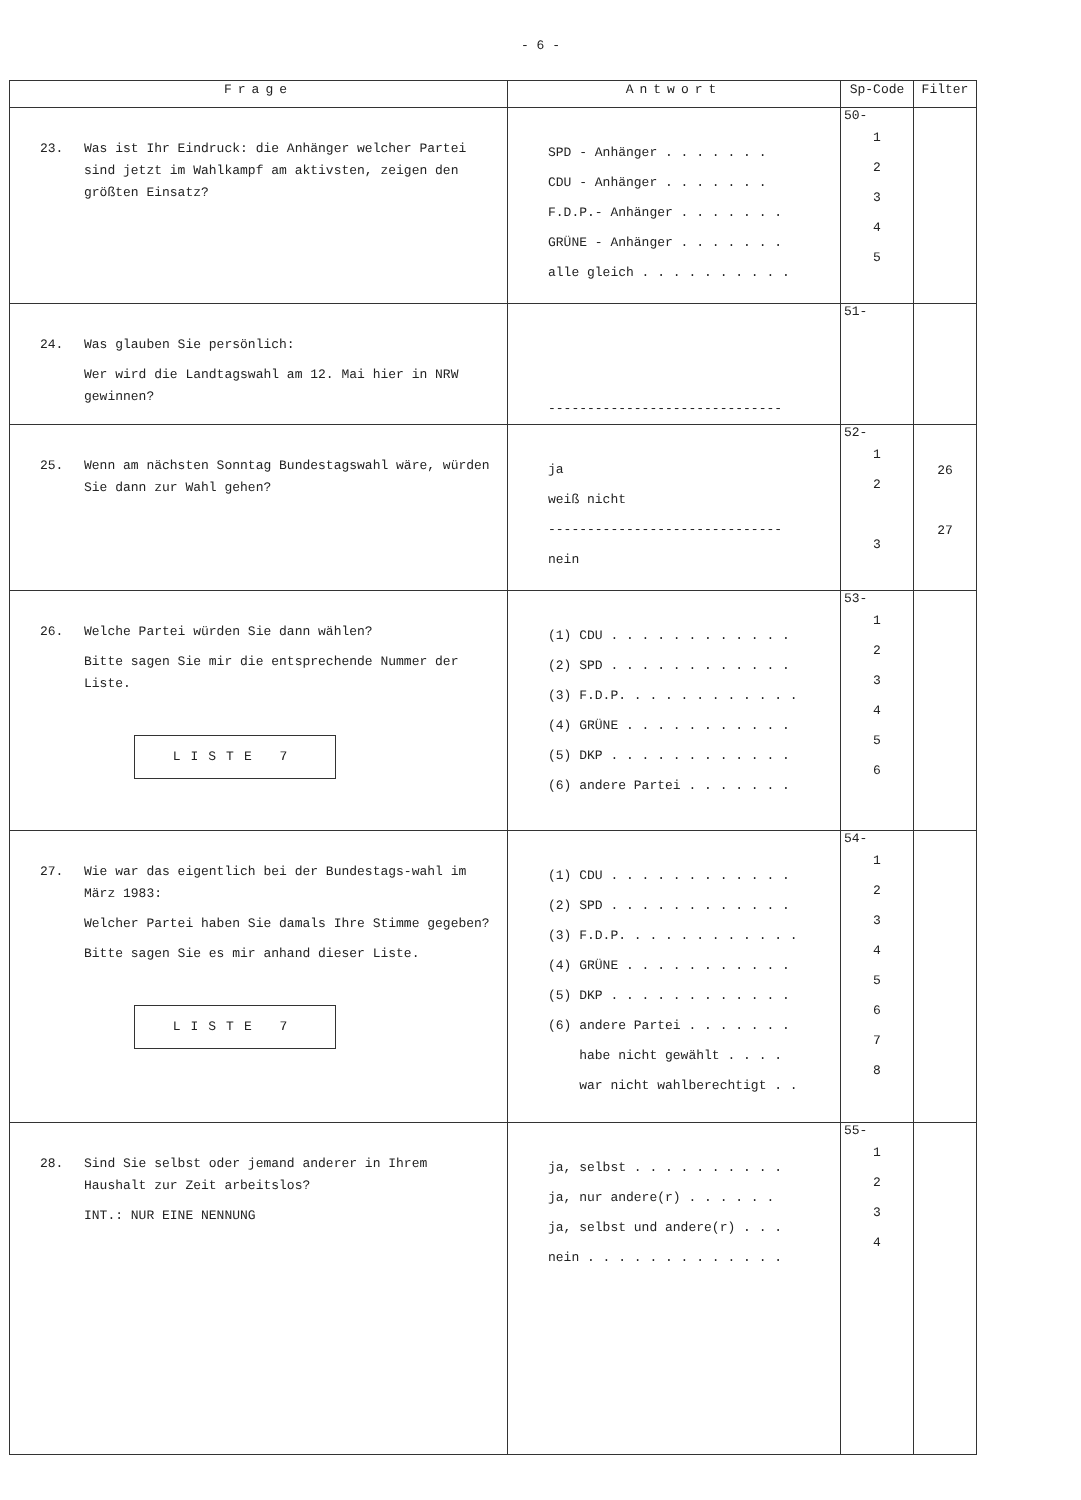- 6 -
| Frage | Antwort | Sp-Code | Filter |
| --- | --- | --- | --- |
| 23. Was ist Ihr Eindruck: die Anhänger welcher Partei sind jetzt im Wahlkampf am aktivsten, zeigen den größten Einsatz? | SPD - Anhänger . . . . . . . CDU - Anhänger . . . . . . . F.D.P.- Anhänger . . . . . . . GRÜNE - Anhänger . . . . . . . alle gleich . . . . . . . . . . | 50- 1 2 3 4 5 | |
| 24. Was glauben Sie persönlich: Wer wird die Landtagswahl am 12. Mai hier in NRW gewinnen? | ------------------------------ | 51- | |
| 25. Wenn am nächsten Sonntag Bundestagswahl wäre, würden Sie dann zur Wahl gehen? | ja weiß nicht ------------------------------ nein | 52- 1 2 3 | 26 27 |
| 26. Welche Partei würden Sie dann wählen? Bitte sagen Sie mir die entsprechende Nummer der Liste. LISTE 7 | (1) CDU . . . . . . . . . . . . (2) SPD . . . . . . . . . . . . (3) F.D.P. . . . . . . . . . . . (4) GRÜNE . . . . . . . . . . . (5) DKP . . . . . . . . . . . . (6) andere Partei . . . . . . . | 53- 1 2 3 4 5 6 | |
| 27. Wie war das eigentlich bei der Bundestags-wahl im März 1983: Welcher Partei haben Sie damals Ihre Stimme gegeben? Bitte sagen Sie es mir anhand dieser Liste. LISTE 7 | (1) CDU . . . . . . . . . . . . (2) SPD . . . . . . . . . . . . (3) F.D.P. . . . . . . . . . . . (4) GRÜNE . . . . . . . . . . . (5) DKP . . . . . . . . . . . . (6) andere Partei . . . . . . . habe nicht gewählt . . . . war nicht wahlberechtigt . . | 54- 1 2 3 4 5 6 7 8 | |
| 28. Sind Sie selbst oder jemand anderer in Ihrem Haushalt zur Zeit arbeitslos? INT.: NUR EINE NENNUNG | ja, selbst . . . . . . . . . . ja, nur andere(r) . . . . . . ja, selbst und andere(r) . . . nein . . . . . . . . . . . . . | 55- 1 2 3 4 | |